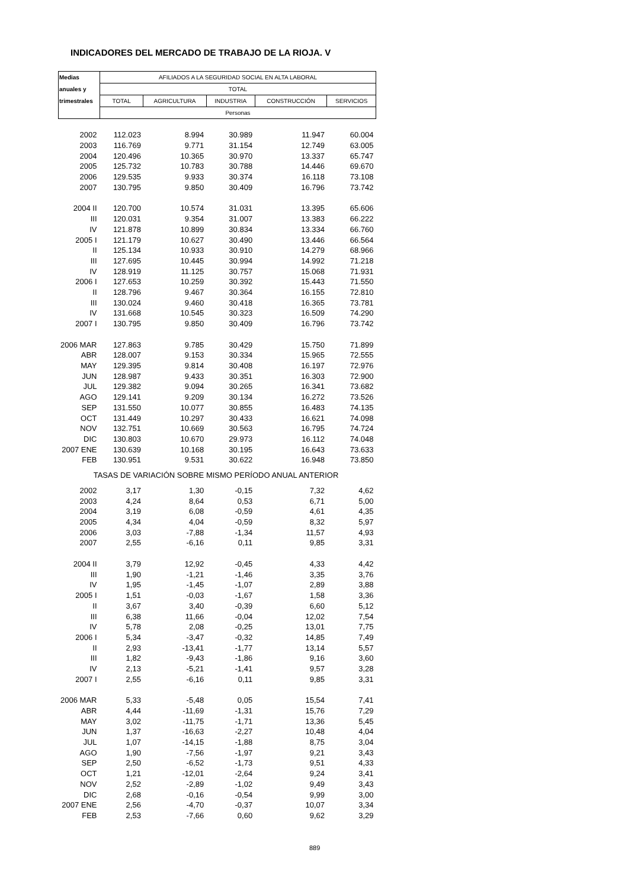INDICADORES DEL MERCADO DE TRABAJO DE LA RIOJA. V
| Medias | AFILIADOS A LA SEGURIDAD SOCIAL EN ALTA LABORAL | | | | |
| --- | --- | --- | --- | --- | --- |
| anuales y | TOTAL | | | | |
| trimestrales | TOTAL | AGRICULTURA | INDUSTRIA | CONSTRUCCIÓN | SERVICIOS |
| | Personas | | | | |
| 2002 | 112.023 | 8.994 | 30.989 | 11.947 | 60.004 |
| 2003 | 116.769 | 9.771 | 31.154 | 12.749 | 63.005 |
| 2004 | 120.496 | 10.365 | 30.970 | 13.337 | 65.747 |
| 2005 | 125.732 | 10.783 | 30.788 | 14.446 | 69.670 |
| 2006 | 129.535 | 9.933 | 30.374 | 16.118 | 73.108 |
| 2007 | 130.795 | 9.850 | 30.409 | 16.796 | 73.742 |
| 2004 II | 120.700 | 10.574 | 31.031 | 13.395 | 65.606 |
| III | 120.031 | 9.354 | 31.007 | 13.383 | 66.222 |
| IV | 121.878 | 10.899 | 30.834 | 13.334 | 66.760 |
| 2005 I | 121.179 | 10.627 | 30.490 | 13.446 | 66.564 |
| II | 125.134 | 10.933 | 30.910 | 14.279 | 68.966 |
| III | 127.695 | 10.445 | 30.994 | 14.992 | 71.218 |
| IV | 128.919 | 11.125 | 30.757 | 15.068 | 71.931 |
| 2006 I | 127.653 | 10.259 | 30.392 | 15.443 | 71.550 |
| II | 128.796 | 9.467 | 30.364 | 16.155 | 72.810 |
| III | 130.024 | 9.460 | 30.418 | 16.365 | 73.781 |
| IV | 131.668 | 10.545 | 30.323 | 16.509 | 74.290 |
| 2007 I | 130.795 | 9.850 | 30.409 | 16.796 | 73.742 |
| 2006 MAR | 127.863 | 9.785 | 30.429 | 15.750 | 71.899 |
| ABR | 128.007 | 9.153 | 30.334 | 15.965 | 72.555 |
| MAY | 129.395 | 9.814 | 30.408 | 16.197 | 72.976 |
| JUN | 128.987 | 9.433 | 30.351 | 16.303 | 72.900 |
| JUL | 129.382 | 9.094 | 30.265 | 16.341 | 73.682 |
| AGO | 129.141 | 9.209 | 30.134 | 16.272 | 73.526 |
| SEP | 131.550 | 10.077 | 30.855 | 16.483 | 74.135 |
| OCT | 131.449 | 10.297 | 30.433 | 16.621 | 74.098 |
| NOV | 132.751 | 10.669 | 30.563 | 16.795 | 74.724 |
| DIC | 130.803 | 10.670 | 29.973 | 16.112 | 74.048 |
| 2007 ENE | 130.639 | 10.168 | 30.195 | 16.643 | 73.633 |
| FEB | 130.951 | 9.531 | 30.622 | 16.948 | 73.850 |
| TASAS DE VARIACIÓN SOBRE MISMO PERÍODO ANUAL ANTERIOR | | | | | |
| 2002 | 3,17 | 1,30 | -0,15 | 7,32 | 4,62 |
| 2003 | 4,24 | 8,64 | 0,53 | 6,71 | 5,00 |
| 2004 | 3,19 | 6,08 | -0,59 | 4,61 | 4,35 |
| 2005 | 4,34 | 4,04 | -0,59 | 8,32 | 5,97 |
| 2006 | 3,03 | -7,88 | -1,34 | 11,57 | 4,93 |
| 2007 | 2,55 | -6,16 | 0,11 | 9,85 | 3,31 |
| 2004 II | 3,79 | 12,92 | -0,45 | 4,33 | 4,42 |
| III | 1,90 | -1,21 | -1,46 | 3,35 | 3,76 |
| IV | 1,95 | -1,45 | -1,07 | 2,89 | 3,88 |
| 2005 I | 1,51 | -0,03 | -1,67 | 1,58 | 3,36 |
| II | 3,67 | 3,40 | -0,39 | 6,60 | 5,12 |
| III | 6,38 | 11,66 | -0,04 | 12,02 | 7,54 |
| IV | 5,78 | 2,08 | -0,25 | 13,01 | 7,75 |
| 2006 I | 5,34 | -3,47 | -0,32 | 14,85 | 7,49 |
| II | 2,93 | -13,41 | -1,77 | 13,14 | 5,57 |
| III | 1,82 | -9,43 | -1,86 | 9,16 | 3,60 |
| IV | 2,13 | -5,21 | -1,41 | 9,57 | 3,28 |
| 2007 I | 2,55 | -6,16 | 0,11 | 9,85 | 3,31 |
| 2006 MAR | 5,33 | -5,48 | 0,05 | 15,54 | 7,41 |
| ABR | 4,44 | -11,69 | -1,31 | 15,76 | 7,29 |
| MAY | 3,02 | -11,75 | -1,71 | 13,36 | 5,45 |
| JUN | 1,37 | -16,63 | -2,27 | 10,48 | 4,04 |
| JUL | 1,07 | -14,15 | -1,88 | 8,75 | 3,04 |
| AGO | 1,90 | -7,56 | -1,97 | 9,21 | 3,43 |
| SEP | 2,50 | -6,52 | -1,73 | 9,51 | 4,33 |
| OCT | 1,21 | -12,01 | -2,64 | 9,24 | 3,41 |
| NOV | 2,52 | -2,89 | -1,02 | 9,49 | 3,43 |
| DIC | 2,68 | -0,16 | -0,54 | 9,99 | 3,00 |
| 2007 ENE | 2,56 | -4,70 | -0,37 | 10,07 | 3,34 |
| FEB | 2,53 | -7,66 | 0,60 | 9,62 | 3,29 |
889